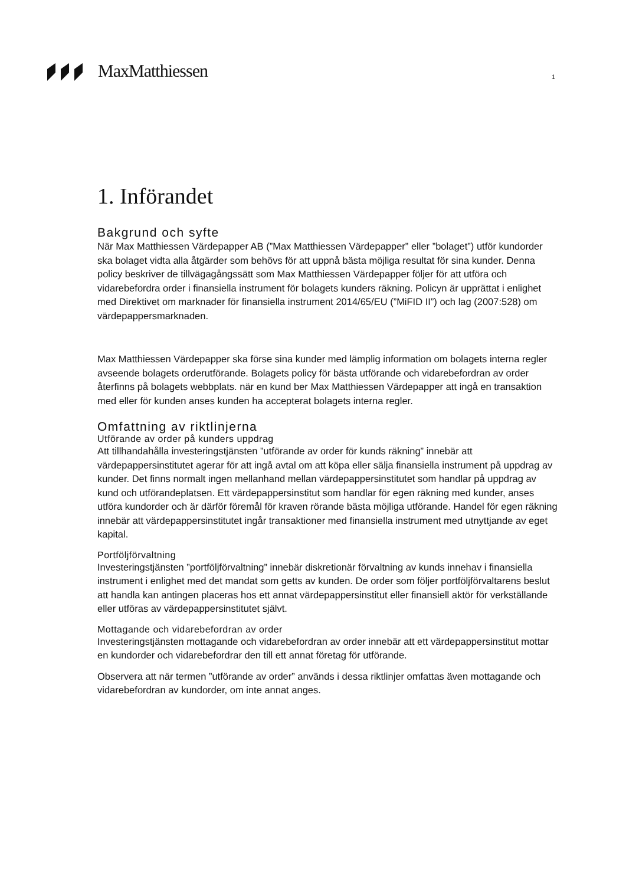MaxMatthiessen 1
1. Införandet
Bakgrund och syfte
När Max Matthiessen Värdepapper AB (”Max Matthiessen Värdepapper” eller ”bolaget”) utför kundorder ska bolaget vidta alla åtgärder som behövs för att uppnå bästa möjliga resultat för sina kunder. Denna policy beskriver de tillvägagångssätt som Max Matthiessen Värdepapper följer för att utföra och vidarebefordra order i finansiella instrument för bolagets kunders räkning. Policyn är upprättat i enlighet med Direktivet om marknader för finansiella instrument 2014/65/EU (”MiFID II”) och lag (2007:528) om värdepappersmarknaden.
Max Matthiessen Värdepapper ska förse sina kunder med lämplig information om bolagets interna regler avseende bolagets orderutförande. Bolagets policy för bästa utförande och vidarebefordran av order återfinns på bolagets webbplats. när en kund ber Max Matthiessen Värdepapper att ingå en transaktion med eller för kunden anses kunden ha accepterat bolagets interna regler.
Omfattning av riktlinjerna
Utförande av order på kunders uppdrag
Att tillhandahålla investeringstjänsten ”utförande av order för kunds räkning” innebär att värdepappersinstitutet agerar för att ingå avtal om att köpa eller sälja finansiella instrument på uppdrag av kunder. Det finns normalt ingen mellanhand mellan värdepappersinstitutet som handlar på uppdrag av kund och utförandeplatsen. Ett värdepappersinstitut som handlar för egen räkning med kunder, anses utföra kundorder och är därför föremål för kraven rörande bästa möjliga utförande. Handel för egen räkning innebär att värdepappersinstitutet ingår transaktioner med finansiella instrument med utnyttjande av eget kapital.
Portföljförvaltning
Investeringstjänsten ”portföljförvaltning” innebär diskretionär förvaltning av kunds innehav i finansiella instrument i enlighet med det mandat som getts av kunden. De order som följer portföljförvaltarens beslut att handla kan antingen placeras hos ett annat värdepappersinstitut eller finansiell aktör för verkställande eller utföras av värdepappersinstitutet självt.
Mottagande och vidarebefordran av order
Investeringstjänsten mottagande och vidarebefordran av order innebär att ett värdepappersinstitut mottar en kundorder och vidarebefordrar den till ett annat företag för utförande.
Observera att när termen ”utförande av order” används i dessa riktlinjer omfattas även mottagande och vidarebefordran av kundorder, om inte annat anges.